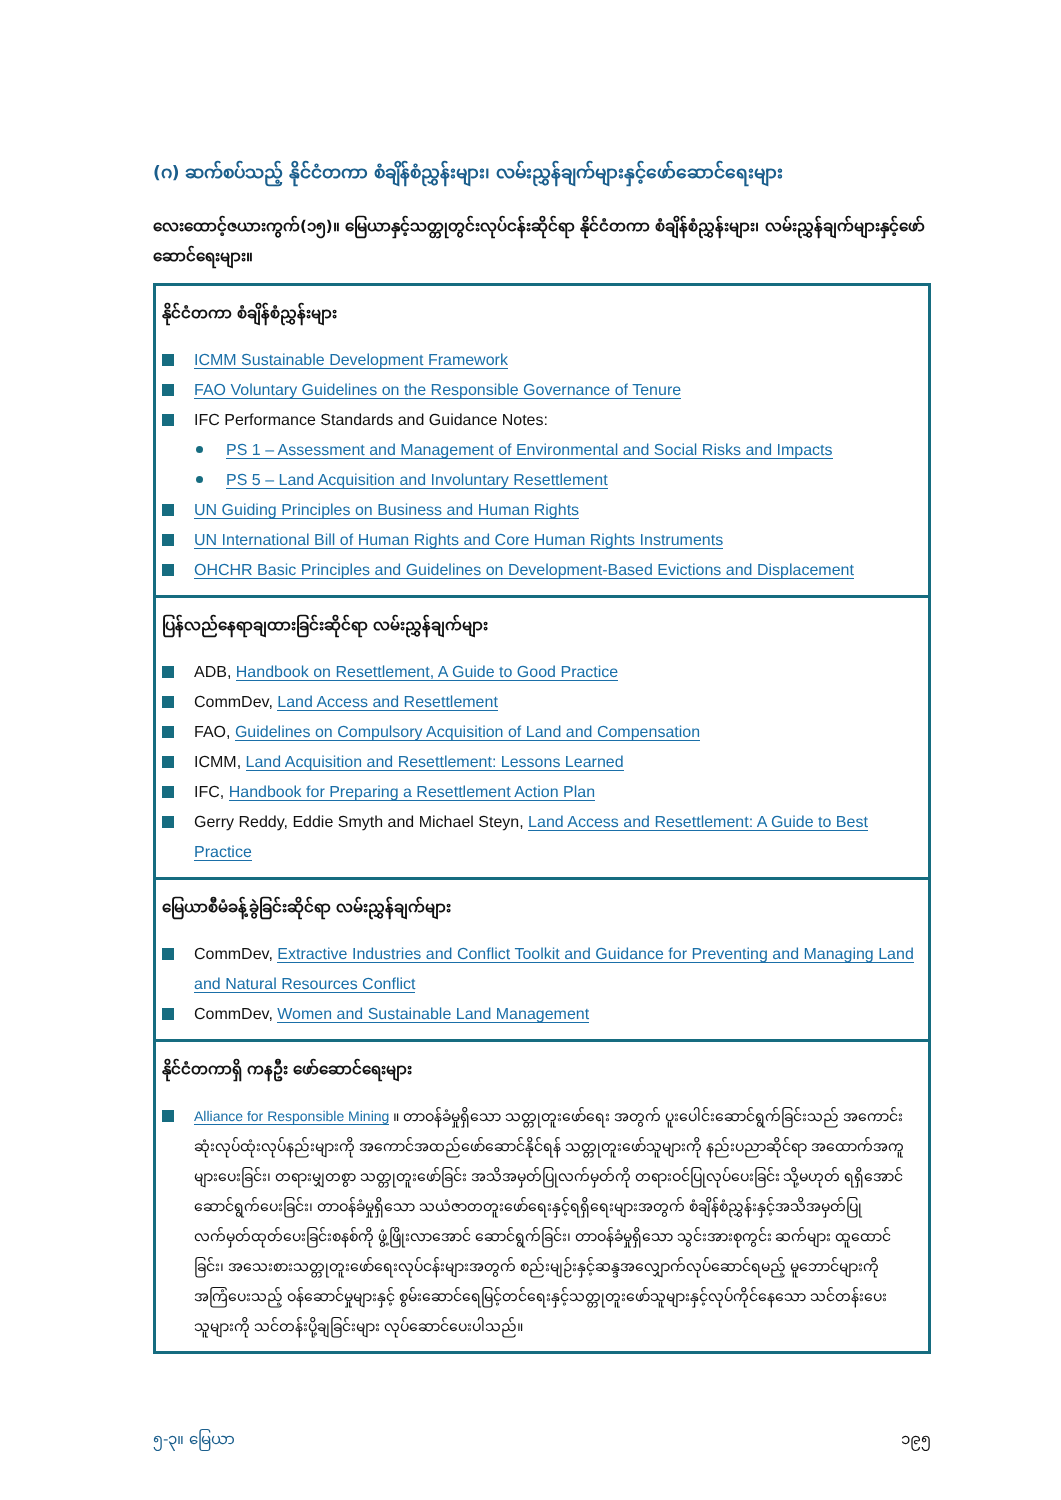(ဂ) ဆက်စပ်သည့် နိုင်ငံတကာ စံချိန်စံညွှန်းများ၊ လမ်းညွှန်ချက်များနှင့်ဖော်ဆောင်ရေးများ
လေးထောင့်ဇယားကွက်(၁၅)။ မြေယာနှင့်သတ္တုတွင်းလုပ်ငန်းဆိုင်ရာ နိုင်ငံတကာ စံချိန်စံညွှန်းများ၊ လမ်းညွှန်ချက်များနှင့်ဖော်ဆောင်ရေးများ။
နိုင်ငံတကာ စံချိန်စံညွှန်းများ
ICMM Sustainable Development Framework
FAO Voluntary Guidelines on the Responsible Governance of Tenure
IFC Performance Standards and Guidance Notes:
PS 1 – Assessment and Management of Environmental and Social Risks and Impacts
PS 5 – Land Acquisition and Involuntary Resettlement
UN Guiding Principles on Business and Human Rights
UN International Bill of Human Rights and Core Human Rights Instruments
OHCHR Basic Principles and Guidelines on Development-Based Evictions and Displacement
ပြန်လည်နေရာချထားခြင်းဆိုင်ရာ လမ်းညွှန်ချက်များ
ADB, Handbook on Resettlement, A Guide to Good Practice
CommDev, Land Access and Resettlement
FAO, Guidelines on Compulsory Acquisition of Land and Compensation
ICMM, Land Acquisition and Resettlement: Lessons Learned
IFC, Handbook for Preparing a Resettlement Action Plan
Gerry Reddy, Eddie Smyth and Michael Steyn, Land Access and Resettlement: A Guide to Best Practice
မြေယာစီမံခန့်ခွဲခြင်းဆိုင်ရာ လမ်းညွှန်ချက်များ
CommDev, Extractive Industries and Conflict Toolkit and Guidance for Preventing and Managing Land and Natural Resources Conflict
CommDev, Women and Sustainable Land Management
နိုင်ငံတကာရှိ ကနဦး ဖော်ဆောင်ရေးများ
Alliance for Responsible Mining ။ တာဝန်ခံမှုရှိသော သတ္တုတူးဖော်ရေး အတွက် ပူးပေါင်းဆောင်ရွက်ခြင်းသည် အကောင်းဆုံးလုပ်ထုံးလုပ်နည်းများကို အကောင်အထည်ဖော်ဆောင်နိုင်ရန် သတ္တုတူးဖော်သူများကို နည်းပညာဆိုင်ရာ အထောက်အကူများပေးခြင်း၊ တရားမျှတစွာ သတ္တုတူးဖော်ခြင်း အသိအမှတ်ပြုလက်မှတ်ကို တရားဝင်ပြုလုပ်ပေးခြင်း သို့မဟုတ် ရရှိအောင်ဆောင်ရွက်ပေးခြင်း၊ တာဝန်ခံမှုရှိသော သယံဇာတတူးဖော်ရေးနှင့်ရရှိရေးများအတွက် စံချိန်စံညွှန်းနှင့်အသိအမှတ်ပြု လက်မှတ်ထုတ်ပေးခြင်းစနစ်ကို ဖွံ့ဖြိုးလာအောင် ဆောင်ရွက်ခြင်း၊ တာဝန်ခံမှုရှိသော သွင်းအားစုကွင်း ဆက်များ ထူထောင်ခြင်း၊ အသေးစားသတ္တုတူးဖော်ရေးလုပ်ငန်းများအတွက် စည်းမျဉ်းနှင့်ဆန္ဒအလျှောက်လုပ်ဆောင်ရမည့် မူဘောင်များကို အကြံပေးသည့် ဝန်ဆောင်မှုများနှင့် စွမ်းဆောင်ရေမြင့်တင်ရေးနှင့်သတ္တုတူးဖော်သူများနှင့်လုပ်ကိုင်နေသော သင်တန်းပေးသူများကို သင်တန်းပို့ချခြင်းများ လုပ်ဆောင်ပေးပါသည်။
၅-၃။ မြေယာ ၁၉၅